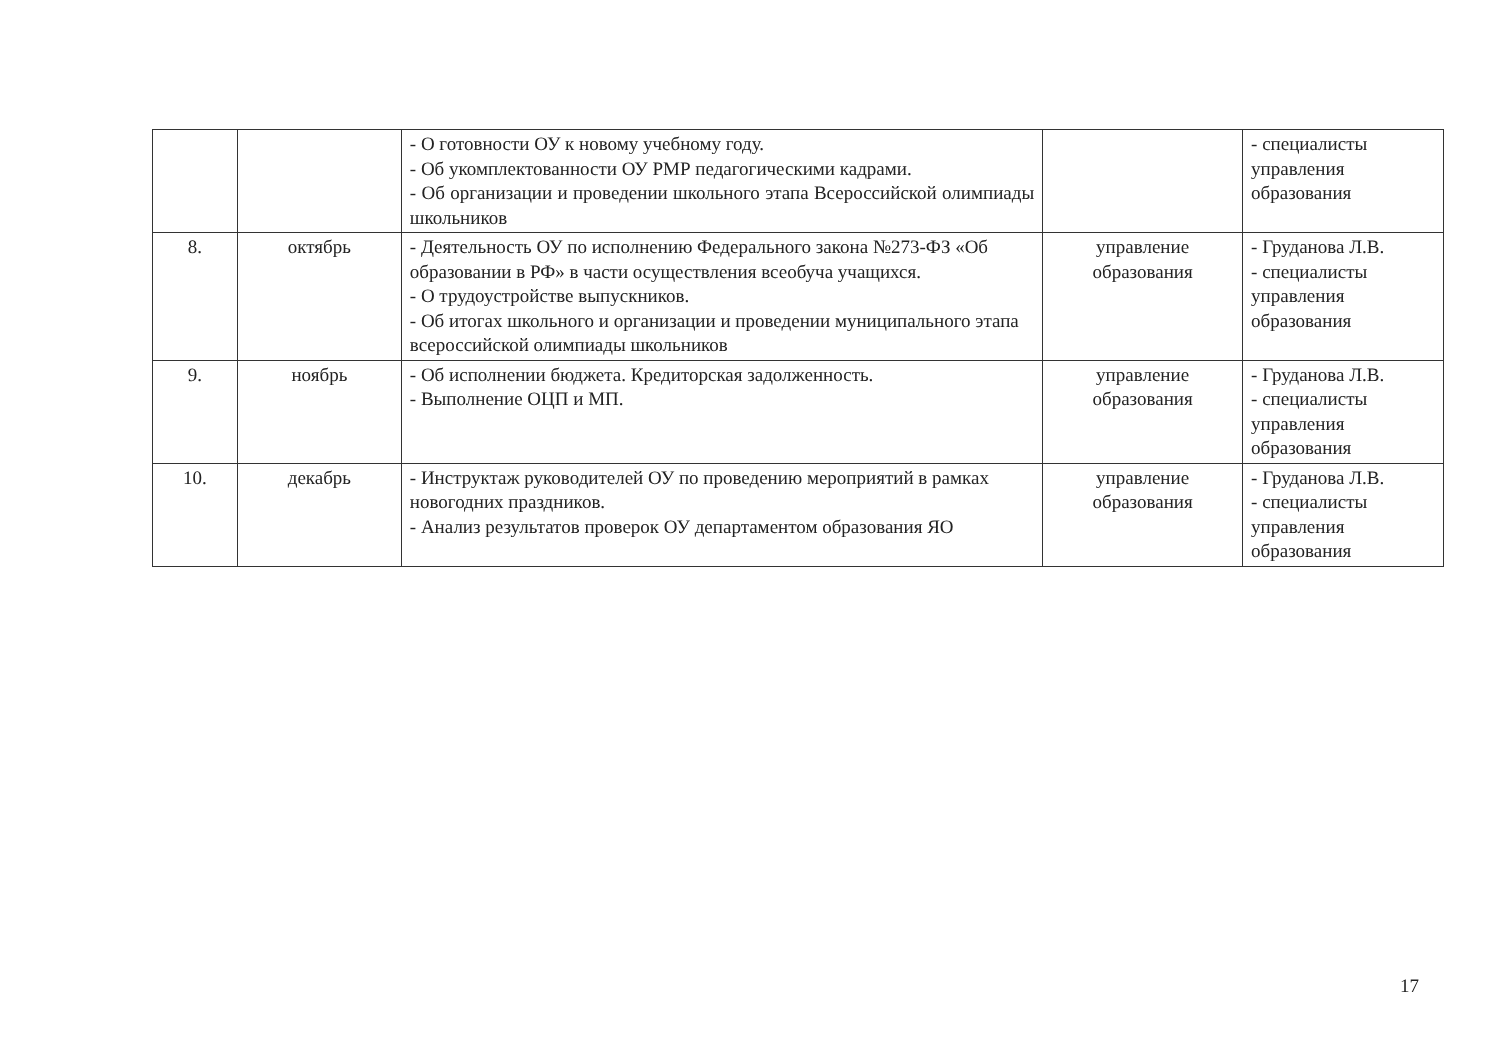| | | - О готовности ОУ к новому учебному году. - Об укомплектованности ОУ РМР педагогическими кадрами. - Об организации и проведении школьного этапа Всероссийской олимпиады школьников | | - специалисты управления образования |
| 8. | октябрь | - Деятельность ОУ по исполнению Федерального закона №273-ФЗ «Об образовании в РФ» в части осуществления всеобуча учащихся. - О трудоустройстве выпускников. - Об итогах школьного и организации и проведении муниципального этапа всероссийской олимпиады школьников | управление образования | - Груданова Л.В. - специалисты управления образования |
| 9. | ноябрь | - Об исполнении бюджета. Кредиторская задолженность. - Выполнение ОЦП и МП. | управление образования | - Груданова Л.В. - специалисты управления образования |
| 10. | декабрь | - Инструктаж руководителей ОУ по проведению мероприятий в рамках новогодних праздников. - Анализ результатов проверок ОУ департаментом образования ЯО | управление образования | - Груданова Л.В. - специалисты управления образования |
17